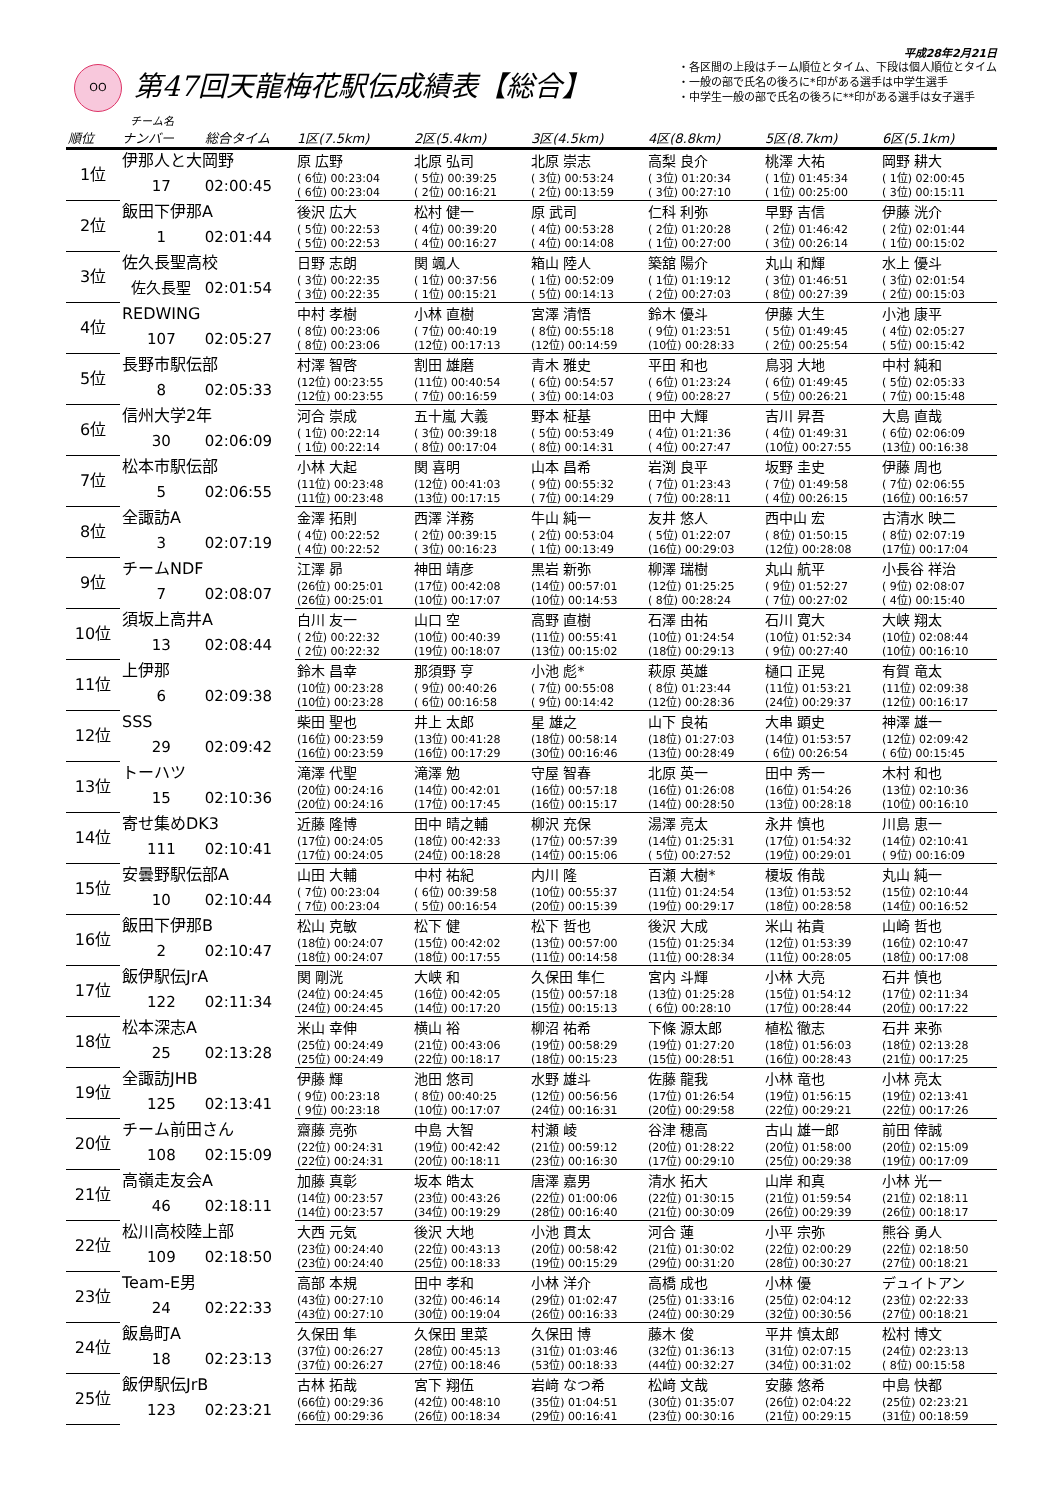平成28年2月21日
OO
第47回天龍梅花駅伝成績表【総合】
・各区間の上段はチーム順位とタイム、下段は個人順位とタイム
・一般の部で氏名の後ろに*印がある選手は中学生選手
・中学生一般の部で氏名の後ろに**印がある選手は女子選手
チーム名
| 順位 | ナンバー | 総合タイム | 1区(7.5km) | 2区(5.4km) | 3区(4.5km) | 4区(8.8km) | 5区(8.7km) | 6区(5.1km) |
| --- | --- | --- | --- | --- | --- | --- | --- | --- |
| 1位 | 伊那人と大岡野 | | 原 広野 | 北原 弘司 | 北原 崇志 | 高梨 良介 | 桃澤 大祐 | 岡野 耕大 |
| | 17 | 02:00:45 | ( 6位) 00:23:04 | ( 5位) 00:39:25 | ( 3位) 00:53:24 | ( 3位) 01:20:34 | ( 1位) 01:45:34 | ( 1位) 02:00:45 |
| | | | ( 6位) 00:23:04 | ( 2位) 00:16:21 | ( 2位) 00:13:59 | ( 3位) 00:27:10 | ( 1位) 00:25:00 | ( 3位) 00:15:11 |
| 2位 | 飯田下伊那A | | 後沢 広大 | 松村 健一 | 原 武司 | 仁科 利弥 | 早野 吉信 | 伊藤 洸介 |
| | 1 | 02:01:44 | ( 5位) 00:22:53 | ( 4位) 00:39:20 | ( 4位) 00:53:28 | ( 2位) 01:20:28 | ( 2位) 01:46:42 | ( 2位) 02:01:44 |
| | | | ( 5位) 00:22:53 | ( 4位) 00:16:27 | ( 4位) 00:14:08 | ( 1位) 00:27:00 | ( 3位) 00:26:14 | ( 1位) 00:15:02 |
| 3位 | 佐久長聖高校 | | 日野 志朗 | 関 颯人 | 箱山 陸人 | 築舘 陽介 | 丸山 和輝 | 水上 優斗 |
| | 佐久長聖 | 02:01:54 | ( 3位) 00:22:35 | ( 1位) 00:37:56 | ( 1位) 00:52:09 | ( 1位) 01:19:12 | ( 3位) 01:46:51 | ( 3位) 02:01:54 |
| | | | ( 3位) 00:22:35 | ( 1位) 00:15:21 | ( 5位) 00:14:13 | ( 2位) 00:27:03 | ( 8位) 00:27:39 | ( 2位) 00:15:03 |
| 4位 | REDWING | | 中村 孝樹 | 小林 直樹 | 宮澤 清悟 | 鈴木 優斗 | 伊藤 大生 | 小池 康平 |
| | 107 | 02:05:27 | ( 8位) 00:23:06 | ( 7位) 00:40:19 | ( 8位) 00:55:18 | ( 9位) 01:23:51 | ( 5位) 01:49:45 | ( 4位) 02:05:27 |
| | | | ( 8位) 00:23:06 | (12位) 00:17:13 | (12位) 00:14:59 | (10位) 00:28:33 | ( 2位) 00:25:54 | ( 5位) 00:15:42 |
| 5位 | 長野市駅伝部 | | 村澤 智啓 | 割田 雄磨 | 青木 雅史 | 平田 和也 | 鳥羽 大地 | 中村 純和 |
| | 8 | 02:05:33 | (12位) 00:23:55 | (11位) 00:40:54 | ( 6位) 00:54:57 | ( 6位) 01:23:24 | ( 6位) 01:49:45 | ( 5位) 02:05:33 |
| | | | (12位) 00:23:55 | ( 7位) 00:16:59 | ( 3位) 00:14:03 | ( 9位) 00:28:27 | ( 5位) 00:26:21 | ( 7位) 00:15:48 |
| 6位 | 信州大学2年 | | 河合 崇成 | 五十嵐 大義 | 野本 柾基 | 田中 大輝 | 吉川 昇吾 | 大島 直哉 |
| | 30 | 02:06:09 | ( 1位) 00:22:14 | ( 3位) 00:39:18 | ( 5位) 00:53:49 | ( 4位) 01:21:36 | ( 4位) 01:49:31 | ( 6位) 02:06:09 |
| | | | ( 1位) 00:22:14 | ( 8位) 00:17:04 | ( 8位) 00:14:31 | ( 4位) 00:27:47 | (10位) 00:27:55 | (13位) 00:16:38 |
| 7位 | 松本市駅伝部 | | 小林 大起 | 関 喜明 | 山本 昌希 | 岩渕 良平 | 坂野 圭史 | 伊藤 周也 |
| | 5 | 02:06:55 | (11位) 00:23:48 | (12位) 00:41:03 | ( 9位) 00:55:32 | ( 7位) 01:23:43 | ( 7位) 01:49:58 | ( 7位) 02:06:55 |
| | | | (11位) 00:23:48 | (13位) 00:17:15 | ( 7位) 00:14:29 | ( 7位) 00:28:11 | ( 4位) 00:26:15 | (16位) 00:16:57 |
| 8位 | 全諏訪A | | 金澤 拓則 | 西澤 洋務 | 牛山 純一 | 友井 悠人 | 西中山 宏 | 古清水 映二 |
| | 3 | 02:07:19 | ( 4位) 00:22:52 | ( 2位) 00:39:15 | ( 2位) 00:53:04 | ( 5位) 01:22:07 | ( 8位) 01:50:15 | ( 8位) 02:07:19 |
| | | | ( 4位) 00:22:52 | ( 3位) 00:16:23 | ( 1位) 00:13:49 | (16位) 00:29:03 | (12位) 00:28:08 | (17位) 00:17:04 |
| 9位 | チームNDF | | 江澤 昴 | 神田 靖彦 | 黒岩 新弥 | 柳澤 瑞樹 | 丸山 航平 | 小長谷 祥治 |
| | 7 | 02:08:07 | (26位) 00:25:01 | (17位) 00:42:08 | (14位) 00:57:01 | (12位) 01:25:25 | ( 9位) 01:52:27 | ( 9位) 02:08:07 |
| | | | (26位) 00:25:01 | (10位) 00:17:07 | (10位) 00:14:53 | ( 8位) 00:28:24 | ( 7位) 00:27:02 | ( 4位) 00:15:40 |
| 10位 | 須坂上高井A | | 白川 友一 | 山口 空 | 高野 直樹 | 石澤 由祐 | 石川 寛大 | 大峡 翔太 |
| | 13 | 02:08:44 | ( 2位) 00:22:32 | (10位) 00:40:39 | (11位) 00:55:41 | (10位) 01:24:54 | (10位) 01:52:34 | (10位) 02:08:44 |
| | | | ( 2位) 00:22:32 | (19位) 00:18:07 | (13位) 00:15:02 | (18位) 00:29:13 | ( 9位) 00:27:40 | (10位) 00:16:10 |
| 11位 | 上伊那 | | 鈴木 昌幸 | 那須野 亨 | 小池 彪* | 萩原 英雄 | 樋口 正晃 | 有賀 竜太 |
| | 6 | 02:09:38 | (10位) 00:23:28 | ( 9位) 00:40:26 | ( 7位) 00:55:08 | ( 8位) 01:23:44 | (11位) 01:53:21 | (11位) 02:09:38 |
| | | | (10位) 00:23:28 | ( 6位) 00:16:58 | ( 9位) 00:14:42 | (12位) 00:28:36 | (24位) 00:29:37 | (12位) 00:16:17 |
| 12位 | SSS | | 柴田 聖也 | 井上 太郎 | 星 雄之 | 山下 良祐 | 大串 顕史 | 神澤 雄一 |
| | 29 | 02:09:42 | (16位) 00:23:59 | (13位) 00:41:28 | (18位) 00:58:14 | (18位) 01:27:03 | (14位) 01:53:57 | (12位) 02:09:42 |
| | | | (16位) 00:23:59 | (16位) 00:17:29 | (30位) 00:16:46 | (13位) 00:28:49 | ( 6位) 00:26:54 | ( 6位) 00:15:45 |
| 13位 | トーハツ | | 滝澤 代聖 | 滝澤 勉 | 守屋 智春 | 北原 英一 | 田中 秀一 | 木村 和也 |
| | 15 | 02:10:36 | (20位) 00:24:16 | (14位) 00:42:01 | (16位) 00:57:18 | (16位) 01:26:08 | (16位) 01:54:26 | (13位) 02:10:36 |
| | | | (20位) 00:24:16 | (17位) 00:17:45 | (16位) 00:15:17 | (14位) 00:28:50 | (13位) 00:28:18 | (10位) 00:16:10 |
| 14位 | 寄せ集めDK3 | | 近藤 隆博 | 田中 晴之輔 | 柳沢 充保 | 湯澤 亮太 | 永井 慎也 | 川島 恵一 |
| | 111 | 02:10:41 | (17位) 00:24:05 | (18位) 00:42:33 | (17位) 00:57:39 | (14位) 01:25:31 | (17位) 01:54:32 | (14位) 02:10:41 |
| | | | (17位) 00:24:05 | (24位) 00:18:28 | (14位) 00:15:06 | ( 5位) 00:27:52 | (19位) 00:29:01 | ( 9位) 00:16:09 |
| 15位 | 安曇野駅伝部A | | 山田 大輔 | 中村 祐紀 | 内川 隆 | 百瀬 大樹* | 榎坂 侑哉 | 丸山 純一 |
| | 10 | 02:10:44 | ( 7位) 00:23:04 | ( 6位) 00:39:58 | (10位) 00:55:37 | (11位) 01:24:54 | (13位) 01:53:52 | (15位) 02:10:44 |
| | | | ( 7位) 00:23:04 | ( 5位) 00:16:54 | (20位) 00:15:39 | (19位) 00:29:17 | (18位) 00:28:58 | (14位) 00:16:52 |
| 16位 | 飯田下伊那B | | 松山 克敏 | 松下 健 | 松下 哲也 | 後沢 大成 | 米山 祐貴 | 山崎 哲也 |
| | 2 | 02:10:47 | (18位) 00:24:07 | (15位) 00:42:02 | (13位) 00:57:00 | (15位) 01:25:34 | (12位) 01:53:39 | (16位) 02:10:47 |
| | | | (18位) 00:24:07 | (18位) 00:17:55 | (11位) 00:14:58 | (11位) 00:28:34 | (11位) 00:28:05 | (18位) 00:17:08 |
| 17位 | 飯伊駅伝JrA | | 関 剛洸 | 大峡 和 | 久保田 隼仁 | 宮内 斗輝 | 小林 大亮 | 石井 慎也 |
| | 122 | 02:11:34 | (24位) 00:24:45 | (16位) 00:42:05 | (15位) 00:57:18 | (13位) 01:25:28 | (15位) 01:54:12 | (17位) 02:11:34 |
| | | | (24位) 00:24:45 | (14位) 00:17:20 | (15位) 00:15:13 | ( 6位) 00:28:10 | (17位) 00:28:44 | (20位) 00:17:22 |
| 18位 | 松本深志A | | 米山 幸伸 | 横山 裕 | 柳沼 祐希 | 下條 源太郎 | 植松 徹志 | 石井 来弥 |
| | 25 | 02:13:28 | (25位) 00:24:49 | (21位) 00:43:06 | (19位) 00:58:29 | (19位) 01:27:20 | (18位) 01:56:03 | (18位) 02:13:28 |
| | | | (25位) 00:24:49 | (22位) 00:18:17 | (18位) 00:15:23 | (15位) 00:28:51 | (16位) 00:28:43 | (21位) 00:17:25 |
| 19位 | 全諏訪JHB | | 伊藤 輝 | 池田 悠司 | 水野 雄斗 | 佐藤 龍我 | 小林 竜也 | 小林 亮太 |
| | 125 | 02:13:41 | ( 9位) 00:23:18 | ( 8位) 00:40:25 | (12位) 00:56:56 | (17位) 01:26:54 | (19位) 01:56:15 | (19位) 02:13:41 |
| | | | ( 9位) 00:23:18 | (10位) 00:17:07 | (24位) 00:16:31 | (20位) 00:29:58 | (22位) 00:29:21 | (22位) 00:17:26 |
| 20位 | チーム前田さん | | 齋藤 亮弥 | 中島 大智 | 村瀬 崚 | 谷津 穂高 | 古山 雄一郎 | 前田 倖誠 |
| | 108 | 02:15:09 | (22位) 00:24:31 | (19位) 00:42:42 | (21位) 00:59:12 | (20位) 01:28:22 | (20位) 01:58:00 | (20位) 02:15:09 |
| | | | (22位) 00:24:31 | (20位) 00:18:11 | (23位) 00:16:30 | (17位) 00:29:10 | (25位) 00:29:38 | (19位) 00:17:09 |
| 21位 | 高嶺走友会A | | 加藤 真彰 | 坂本 皓太 | 唐澤 嘉男 | 清水 拓大 | 山岸 和真 | 小林 光一 |
| | 46 | 02:18:11 | (14位) 00:23:57 | (23位) 00:43:26 | (22位) 01:00:06 | (22位) 01:30:15 | (21位) 01:59:54 | (21位) 02:18:11 |
| | | | (14位) 00:23:57 | (34位) 00:19:29 | (28位) 00:16:40 | (21位) 00:30:09 | (26位) 00:29:39 | (26位) 00:18:17 |
| 22位 | 松川高校陸上部 | | 大西 元気 | 後沢 大地 | 小池 貫太 | 河合 蓮 | 小平 宗弥 | 熊谷 勇人 |
| | 109 | 02:18:50 | (23位) 00:24:40 | (22位) 00:43:13 | (20位) 00:58:42 | (21位) 01:30:02 | (22位) 02:00:29 | (22位) 02:18:50 |
| | | | (23位) 00:24:40 | (25位) 00:18:33 | (19位) 00:15:29 | (29位) 00:31:20 | (28位) 00:30:27 | (27位) 00:18:21 |
| 23位 | Team-E男 | | 高部 本規 | 田中 孝和 | 小林 洋介 | 高橋 成也 | 小林 優 | デュイトアン |
| | 24 | 02:22:33 | (43位) 00:27:10 | (32位) 00:46:14 | (29位) 01:02:47 | (25位) 01:33:16 | (25位) 02:04:12 | (23位) 02:22:33 |
| | | | (43位) 00:27:10 | (30位) 00:19:04 | (26位) 00:16:33 | (24位) 00:30:29 | (32位) 00:30:56 | (27位) 00:18:21 |
| 24位 | 飯島町A | | 久保田 隼 | 久保田 里菜 | 久保田 博 | 藤木 俊 | 平井 慎太郎 | 松村 博文 |
| | 18 | 02:23:13 | (37位) 00:26:27 | (28位) 00:45:13 | (31位) 01:03:46 | (32位) 01:36:13 | (31位) 02:07:15 | (24位) 02:23:13 |
| | | | (37位) 00:26:27 | (27位) 00:18:46 | (53位) 00:18:33 | (44位) 00:32:27 | (34位) 00:31:02 | ( 8位) 00:15:58 |
| 25位 | 飯伊駅伝JrB | | 古林 拓哉 | 宮下 翔伍 | 岩﨑 なつ希 | 松﨑 文哉 | 安藤 悠希 | 中島 快都 |
| | 123 | 02:23:21 | (66位) 00:29:36 | (42位) 00:48:10 | (35位) 01:04:51 | (30位) 01:35:07 | (26位) 02:04:22 | (25位) 02:23:21 |
| | | | (66位) 00:29:36 | (26位) 00:18:34 | (29位) 00:16:41 | (23位) 00:30:16 | (21位) 00:29:15 | (31位) 00:18:59 |